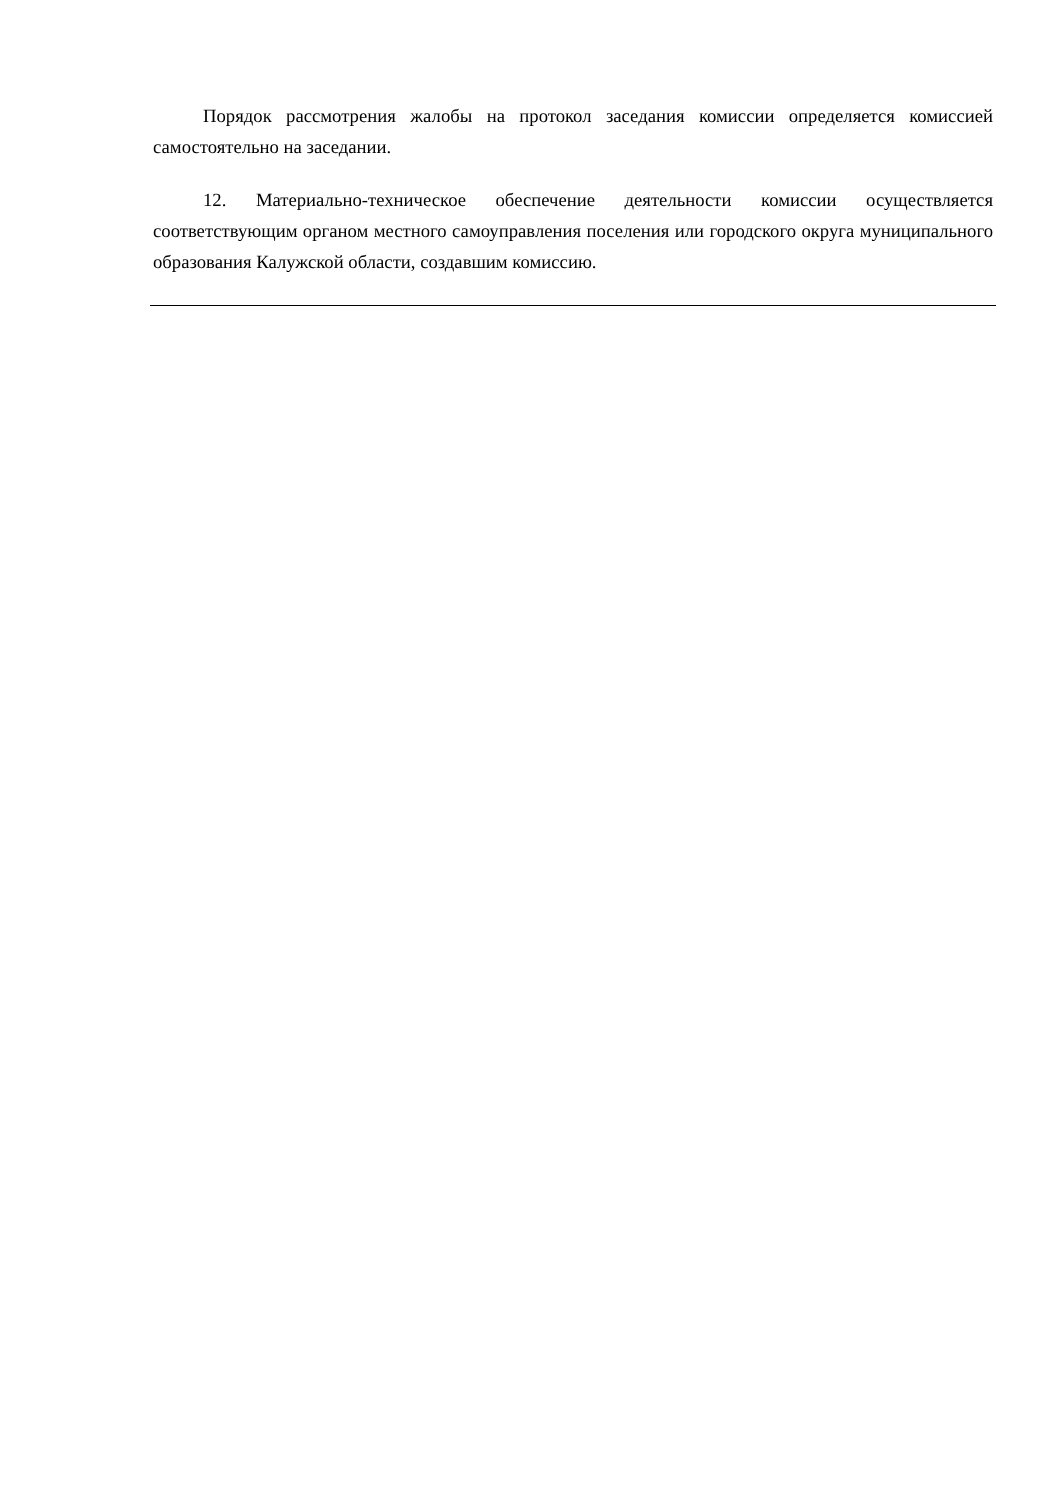Порядок рассмотрения жалобы на протокол заседания комиссии определяется комиссией самостоятельно на заседании.
12. Материально-техническое обеспечение деятельности комиссии осуществляется соответствующим органом местного самоуправления поселения или городского округа муниципального образования Калужской области, создавшим комиссию.